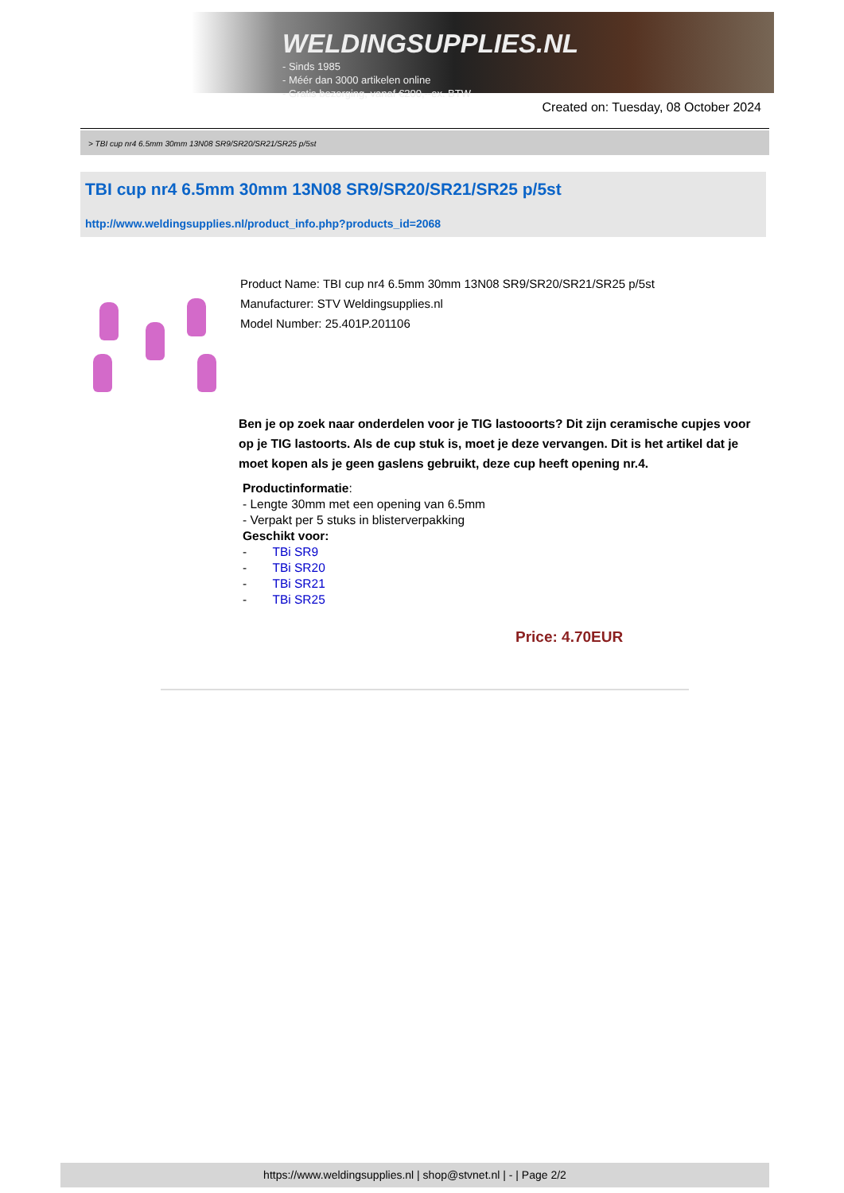WELDINGSUPPLIES.NL
- Sinds 1985
- Méér dan 3000 artikelen online
- Gratis bezorging, vanaf €200,--ex. BTW
Created on: Tuesday, 08 October 2024
> TBI cup nr4 6.5mm 30mm 13N08 SR9/SR20/SR21/SR25 p/5st
TBI cup nr4 6.5mm 30mm 13N08 SR9/SR20/SR21/SR25 p/5st
http://www.weldingsupplies.nl/product_info.php?products_id=2068
Product Name: TBI cup nr4 6.5mm 30mm 13N08 SR9/SR20/SR21/SR25 p/5st
Manufacturer: STV Weldingsupplies.nl
Model Number: 25.401P.201106
Ben je op zoek naar onderdelen voor je TIG lastooorts? Dit zijn ceramische cupjes voor op je TIG lastoorts. Als de cup stuk is, moet je deze vervangen. Dit is het artikel dat je moet kopen als je geen gaslens gebruikt, deze cup heeft opening nr.4.
Productinformatie:
- Lengte 30mm met een opening van 6.5mm
- Verpakt per 5 stuks in blisterverpakking
Geschikt voor:
- TBi SR9
- TBi SR20
- TBi SR21
- TBi SR25
Price: 4.70EUR
https://www.weldingsupplies.nl | shop@stvnet.nl | - | Page 2/2